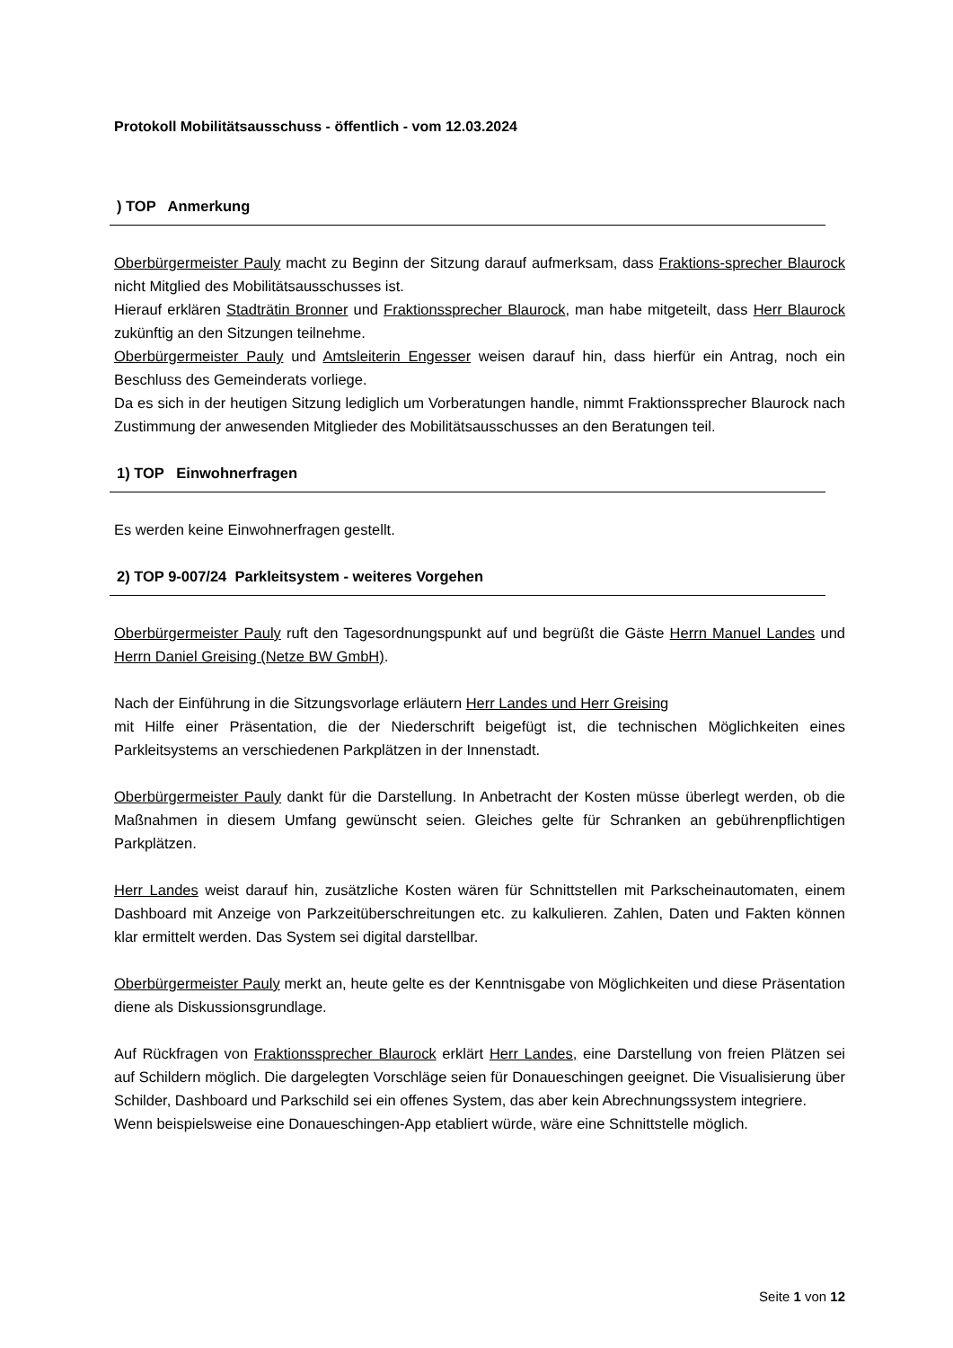Protokoll Mobilitätsausschuss - öffentlich - vom 12.03.2024
) TOP Anmerkung
Oberbürgermeister Pauly macht zu Beginn der Sitzung darauf aufmerksam, dass Fraktions-sprecher Blaurock nicht Mitglied des Mobilitätsausschusses ist.
Hierauf erklären Stadträtin Bronner und Fraktionssprecher Blaurock, man habe mitgeteilt, dass Herr Blaurock zukünftig an den Sitzungen teilnehme.
Oberbürgermeister Pauly und Amtsleiterin Engesser weisen darauf hin, dass hierfür ein Antrag, noch ein Beschluss des Gemeinderats vorliege.
Da es sich in der heutigen Sitzung lediglich um Vorberatungen handle, nimmt Fraktionssprecher Blaurock nach Zustimmung der anwesenden Mitglieder des Mobilitätsausschusses an den Beratungen teil.
1) TOP Einwohnerfragen
Es werden keine Einwohnerfragen gestellt.
2) TOP 9-007/24 Parkleitsystem - weiteres Vorgehen
Oberbürgermeister Pauly ruft den Tagesordnungspunkt auf und begrüßt die Gäste Herrn Manuel Landes und Herrn Daniel Greising (Netze BW GmbH).
Nach der Einführung in die Sitzungsvorlage erläutern Herr Landes und Herr Greising
mit Hilfe einer Präsentation, die der Niederschrift beigefügt ist, die technischen Möglichkeiten eines Parkleitsystems an verschiedenen Parkplätzen in der Innenstadt.
Oberbürgermeister Pauly dankt für die Darstellung. In Anbetracht der Kosten müsse überlegt werden, ob die Maßnahmen in diesem Umfang gewünscht seien. Gleiches gelte für Schranken an gebührenpflichtigen Parkplätzen.
Herr Landes weist darauf hin, zusätzliche Kosten wären für Schnittstellen mit Parkscheinautomaten, einem Dashboard mit Anzeige von Parkzeitüberschreitungen etc. zu kalkulieren. Zahlen, Daten und Fakten können klar ermittelt werden. Das System sei digital darstellbar.
Oberbürgermeister Pauly merkt an, heute gelte es der Kenntnisgabe von Möglichkeiten und diese Präsentation diene als Diskussionsgrundlage.
Auf Rückfragen von Fraktionssprecher Blaurock erklärt Herr Landes, eine Darstellung von freien Plätzen sei auf Schildern möglich. Die dargelegten Vorschläge seien für Donaueschingen geeignet. Die Visualisierung über Schilder, Dashboard und Parkschild sei ein offenes System, das aber kein Abrechnungssystem integriere.
Wenn beispielsweise eine Donaueschingen-App etabliert würde, wäre eine Schnittstelle möglich.
Seite 1 von 12